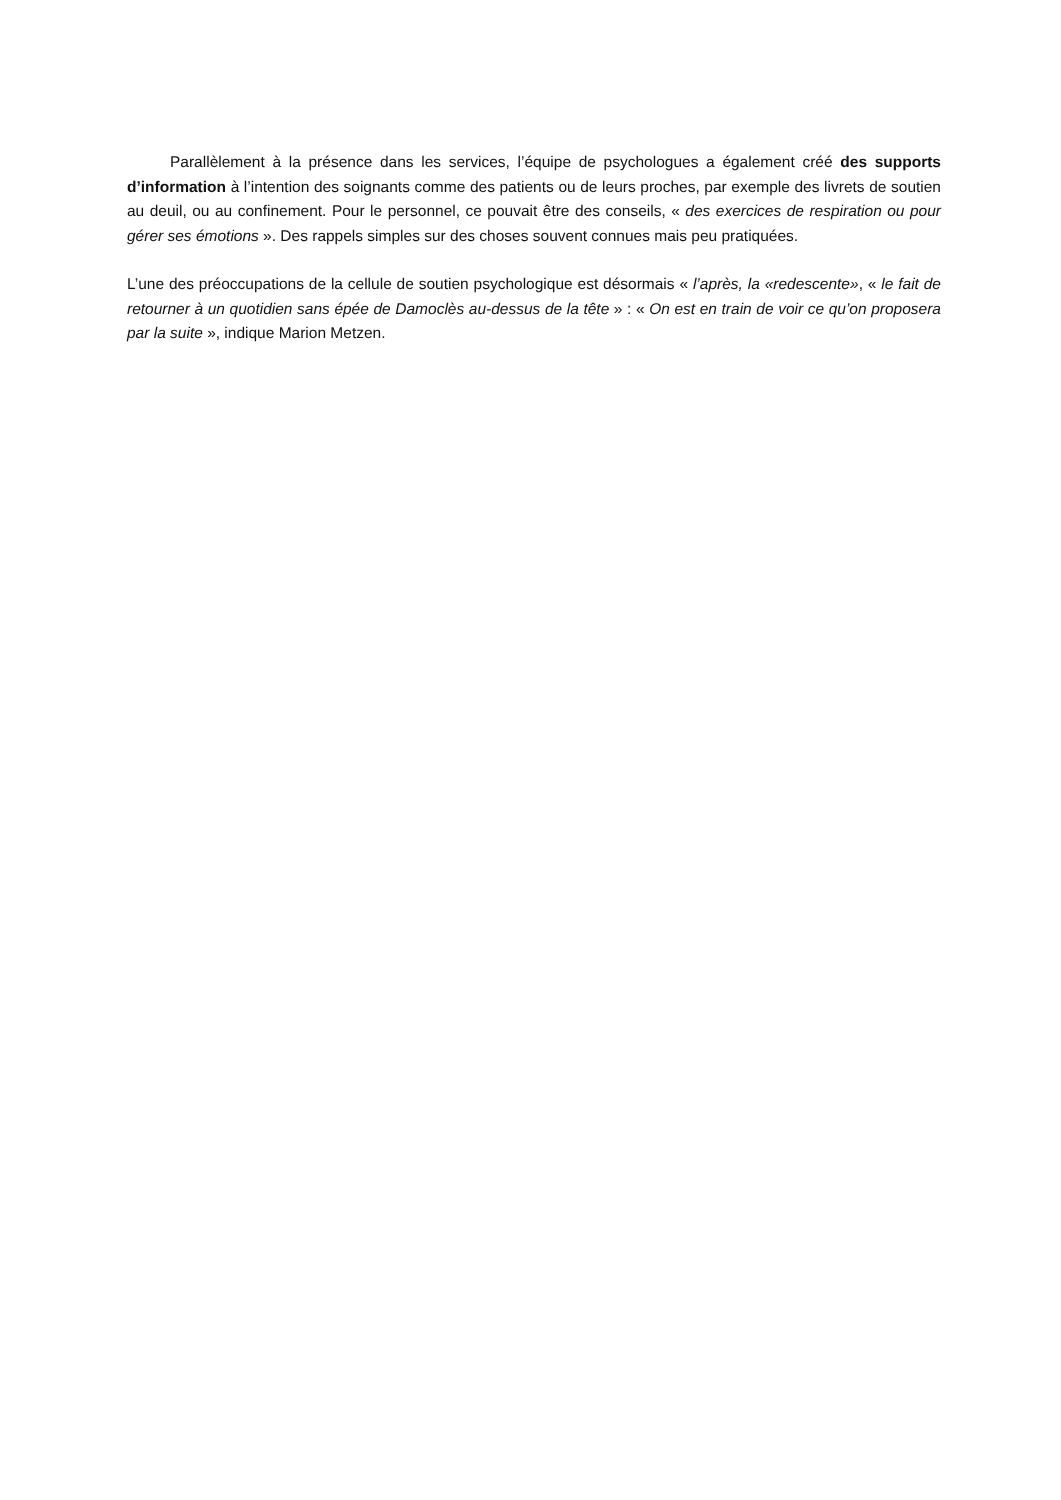Parallèlement à la présence dans les services, l’équipe de psychologues a également créé des supports d’information à l’intention des soignants comme des patients ou de leurs proches, par exemple des livrets de soutien au deuil, ou au confinement. Pour le personnel, ce pouvait être des conseils, « des exercices de respiration ou pour gérer ses émotions ». Des rappels simples sur des choses souvent connues mais peu pratiquées.
L’une des préoccupations de la cellule de soutien psychologique est désormais « l’après, la «redescente», « le fait de retourner à un quotidien sans épée de Damoclès au-dessus de la tête » : « On est en train de voir ce qu’on proposera par la suite », indique Marion Metzen.